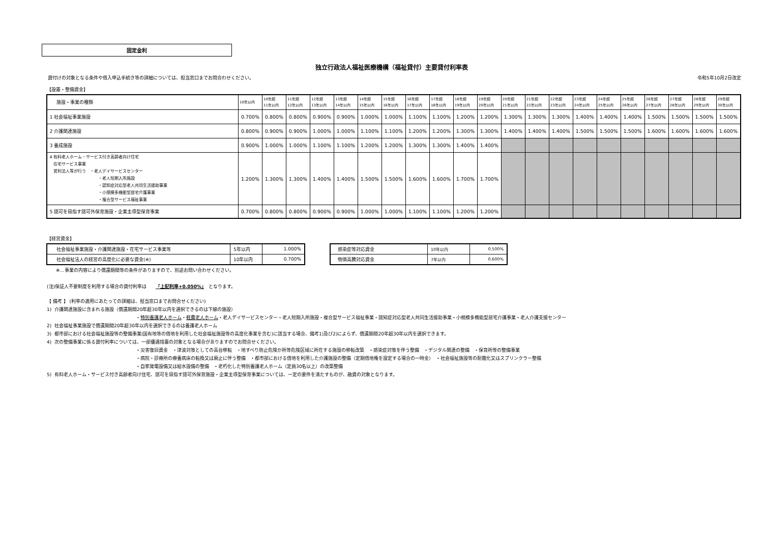固定金利
独立行政法人福祉医療機構（福祉貸付）主要貸付利率表
貸付けの対象となる条件や借入申込手続き等の詳細については、担当窓口までお問合わせください。 令和5年10月2日改定
【設置・整備資金】
| 施設・事業の種類 | 10年以内 | 10年超 11年以内 | 11年超 12年以内 | 12年超 13年以内 | 13年超 14年以内 | 14年超 15年以内 | 15年超 16年以内 | 16年超 17年以内 | 17年超 18年以内 | 18年超 19年以内 | 19年超 20年以内 | 20年超 21年以内 | 21年超 22年以内 | 22年超 23年以内 | 23年超 24年以内 | 24年超 25年以内 | 25年超 26年以内 | 26年超 27年以内 | 27年超 28年以内 | 28年超 29年以内 | 29年超 30年以内 |
| --- | --- | --- | --- | --- | --- | --- | --- | --- | --- | --- | --- | --- | --- | --- | --- | --- | --- | --- | --- | --- | --- |
| 1 社会福祉事業施設 | 0.700% | 0.800% | 0.800% | 0.900% | 0.900% | 1.000% | 1.000% | 1.100% | 1.100% | 1.200% | 1.200% | 1.300% | 1.300% | 1.300% | 1.400% | 1.400% | 1.400% | 1.500% | 1.500% | 1.500% | 1.500% |
| 2 介護関連施設 | 0.800% | 0.900% | 0.900% | 1.000% | 1.000% | 1.100% | 1.100% | 1.200% | 1.200% | 1.300% | 1.300% | 1.400% | 1.400% | 1.400% | 1.500% | 1.500% | 1.500% | 1.600% | 1.600% | 1.600% | 1.600% |
| 3 養成施設 | 0.900% | 1.000% | 1.000% | 1.100% | 1.100% | 1.200% | 1.200% | 1.300% | 1.300% | 1.400% | 1.400% | | | | | | | | | | |
| 4 有料老人ホーム・サービス付き高齢者向け住宅 在宅サービス事業 営利法人等が行う ・老人デイサービスセンター ・老人短期入所施設 ・認知症対応型老人共同生活援助事業 ・小規模多機能型居宅介護事業 ・複合型サービス福祉事業 | 1.200% | 1.300% | 1.300% | 1.400% | 1.400% | 1.500% | 1.500% | 1.600% | 1.600% | 1.700% | 1.700% | | | | | | | | | | |
| 5 認可を目指す認可外保育施設・企業主導型保育事業 | 0.700% | 0.800% | 0.800% | 0.900% | 0.900% | 1.000% | 1.000% | 1.100% | 1.100% | 1.200% | 1.200% | | | | | | | | | | |
【経営資金】
| 社会福祉事業施設・介護関連施設・在宅サービス事業等 | 5年以内 | 1.000% |
| 社会福祉法人の経営の高度化に必要な資金(※) | 10年以内 | 0.700% |
| 感染症等対応資金 | 10年以内 | 0.500% |
| 物価高騰対応資金 | 7年以内 | 0.600% |
※…事業の内容により償還期間等の条件がありますので、別途お問い合わせください。
(注)保証人不要制度を利用する場合の貸付利率は　　「上記利率+0.050%」　となります。
【 備考 】 (利率の適用にあたっての詳細は、担当窓口までお問合せください)
1) 介護関連施設に含まれる施設（償還期間20年超30年以内を選択できるのは下線の施設）
・特別養護老人ホーム・軽費老人ホーム・老人デイサービスセンター・老人短期入所施設・複合型サービス福祉事業・認知症対応型老人共同生活援助事業・小規模多機能型居宅介護事業・老人介護支援センター
2) 社会福祉事業施設で償還期間20年超30年以内を選択できるのは養護老人ホーム
3) 都市部における社会福祉施設等の整備事業(国有地等の借地を利用した社会福祉施設等の高度化事業を含む)に該当する場合、備考1)及び2)によらず、償還期間20年超30年以内を選択できます。
4) 次の整備事業に係る貸付利率については、一部優遇措置の対象となる場合がありますのでお問合せください。
・災害復旧資金　・津波対策としての高台移転　・地すべり防止危険か所等危険区域に所在する施設の移転改築　・感染症対策を伴う整備　・デジタル関連の整備　・保育所等の整備事業
・病院・診療所の療養病床の転換又は廃止に伴う整備　・都市部における借地を利用した介護施設の整備（定期借地権を設定する場合の一時金）　・社会福祉施設等の耐震化又はスプリンクラー整備
・自家発電設備又は給水設備の整備　・老朽化した特別養護老人ホーム（定員30名以上）の改築整備
5) 有料老人ホーム・サービス付き高齢者向け住宅、認可を目指す認可外保育施設・企業主導型保育事業については、一定の要件を満たすものが、融資の対象となります。